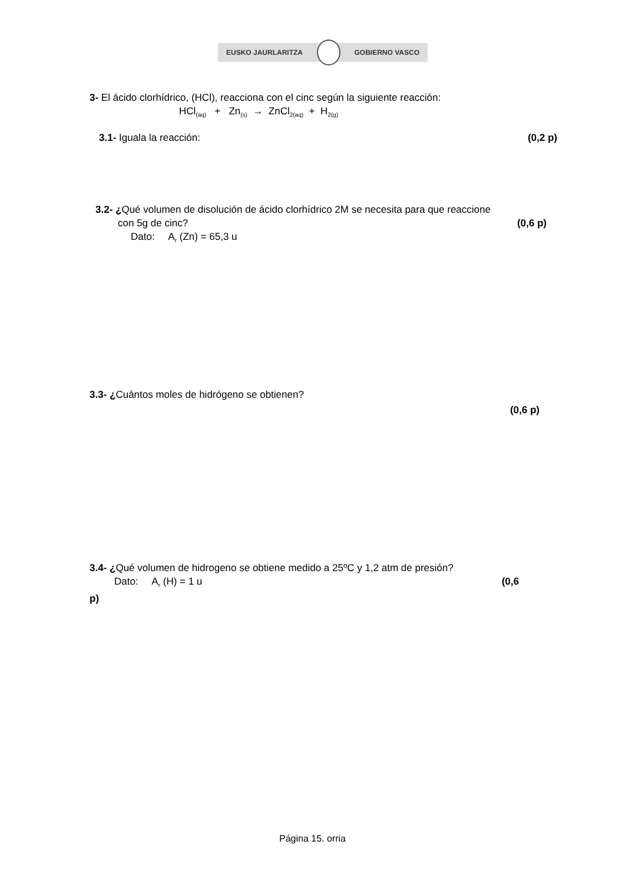EUSKO JAURLARITZA GOBIERNO VASCO
3- El ácido clorhídrico, (HCl), reacciona con el cinc según la siguiente reacción:
HCl<sub>(aq)</sub> + Zn<sub>(s)</sub> → ZnCl<sub>2(aq)</sub> + H<sub>2(g)</sub>
3.1- Iguala la reacción: (0,2 p)
3.2- ¿Qué volumen de disolución de ácido clorhídrico 2M se necesita para que reaccione
con 5g de cinc? (0,6 p)
Dato: A<sub>r</sub> (Zn) = 65,3 u
3.3- ¿Cuántos moles de hidrógeno se obtienen?
(0,6 p)
3.4- ¿Qué volumen de hidrogeno se obtiene medido a 25ºC y 1,2 atm de presión?
Dato: A<sub>r</sub> (H) = 1 u (0,6
p)
Página 15. orria